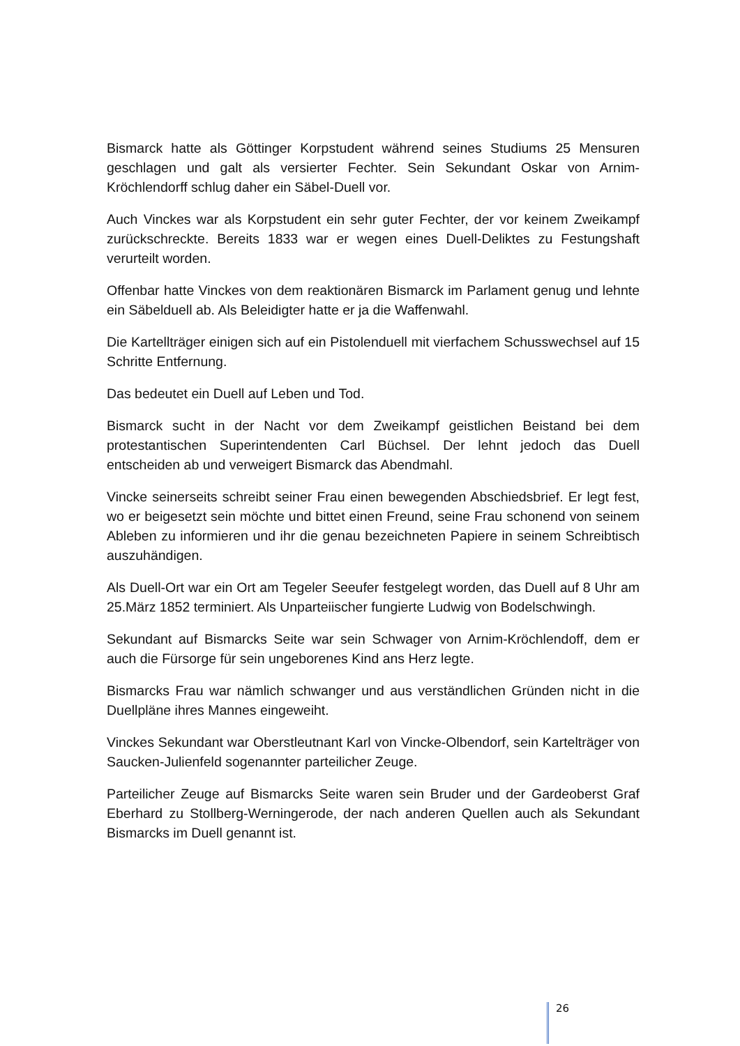Bismarck hatte als Göttinger Korpstudent während seines Studiums 25 Mensuren geschlagen und galt als versierter Fechter. Sein Sekundant Oskar von Arnim-Kröchlendorff schlug daher ein Säbel-Duell vor.
Auch Vinckes war als Korpstudent ein sehr guter Fechter, der vor keinem Zweikampf zurückschreckte. Bereits 1833 war er wegen eines Duell-Deliktes zu Festungshaft verurteilt worden.
Offenbar hatte Vinckes von dem reaktionären Bismarck im Parlament genug und lehnte ein Säbelduell ab. Als Beleidigter hatte er ja die Waffenwahl.
Die Kartellträger einigen sich auf ein Pistolenduell mit vierfachem Schusswechsel auf 15 Schritte Entfernung.
Das bedeutet ein Duell auf Leben und Tod.
Bismarck sucht in der Nacht vor dem Zweikampf geistlichen Beistand bei dem protestantischen Superintendenten Carl Büchsel. Der lehnt jedoch das Duell entscheiden ab und verweigert Bismarck das Abendmahl.
Vincke seinerseits schreibt seiner Frau einen bewegenden Abschiedsbrief. Er legt fest, wo er beigesetzt sein möchte und bittet einen Freund, seine Frau schonend von seinem Ableben zu informieren und ihr die genau bezeichneten Papiere in seinem Schreibtisch auszuhändigen.
Als Duell-Ort war ein Ort am Tegeler Seeufer festgelegt worden, das Duell auf 8 Uhr am 25.März 1852 terminiert. Als Unparteiischer fungierte Ludwig von Bodelschwingh.
Sekundant auf Bismarcks Seite war sein Schwager von Arnim-Kröchlendoff, dem er auch die Fürsorge für sein ungeborenes Kind ans Herz legte.
Bismarcks Frau war nämlich schwanger und aus verständlichen Gründen nicht in die Duellpläne ihres Mannes eingeweiht.
Vinckes Sekundant war Oberstleutnant Karl von Vincke-Olbendorf, sein Kartelträger von Saucken-Julienfeld sogenannter parteilicher Zeuge.
Parteilicher Zeuge auf Bismarcks Seite waren sein Bruder und der Gardeoberst Graf Eberhard zu Stollberg-Werningerode, der nach anderen Quellen auch als Sekundant Bismarcks im Duell genannt ist.
26